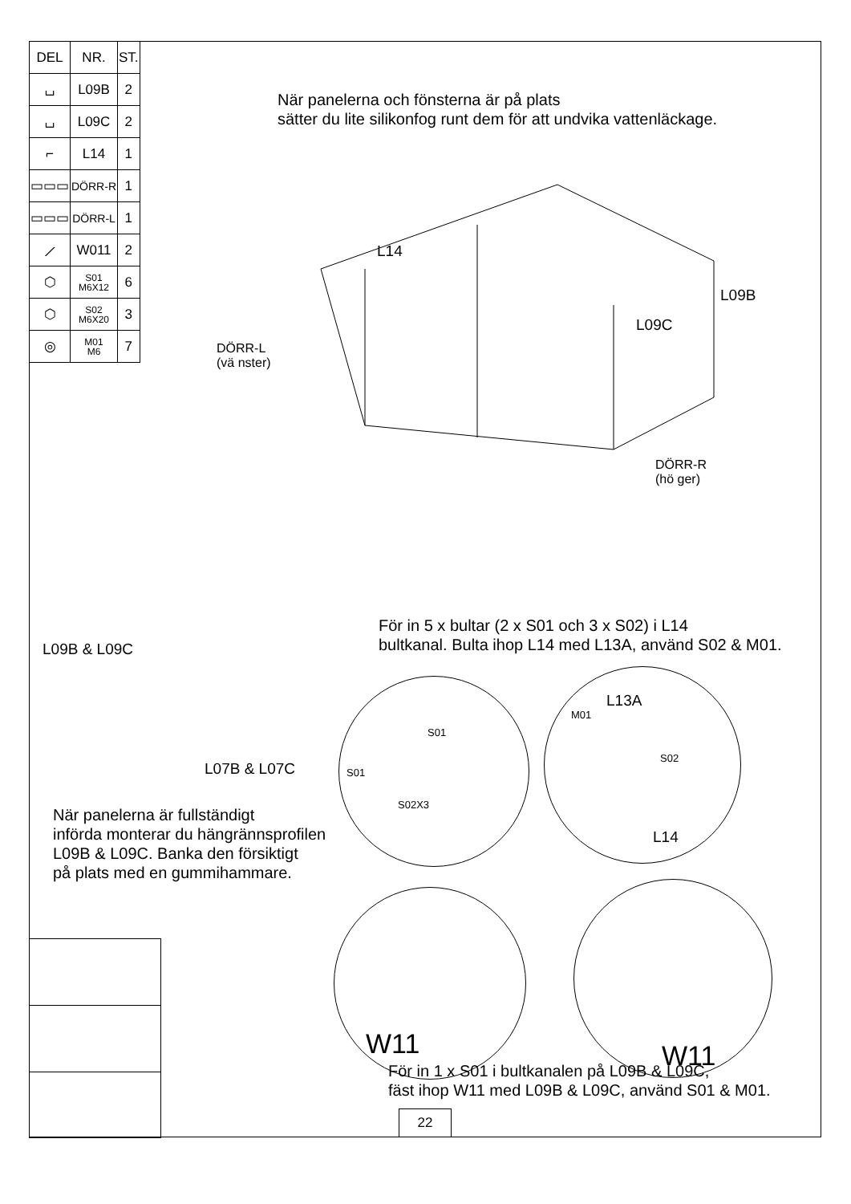| DEL | NR. | ST. |
| --- | --- | --- |
| ⌴ | L09B | 2 |
| ⌴ | L09C | 2 |
| ⌐ | L14 | 1 |
| ▭▭▭ | DÖRR-R | 1 |
| ▭▭▭ | DÖRR-L | 1 |
| ⟋ | W011 | 2 |
| ⬡ | S01 M6X12 | 6 |
| ⬡ | S02 M6X20 | 3 |
| ◎ | M01 M6 | 7 |
När panelerna och fönsterna är på plats
sätter du lite silikonfog runt dem för att undvika vattenläckage.
L14
L09B
L09C
DÖRR-L
(vä nster)
DÖRR-R
(hö ger)
För in 5 x bultar (2 x S01 och 3 x S02) i L14
bultkanal. Bulta ihop L14 med L13A, använd S02 & M01.
L09B & L09C
L07B & L07C
S01
S01
S02X3
L13A
M01
S02
L14
När panelerna är fullständigt
införda monterar du hängrännsprofilen
L09B & L09C. Banka den försiktigt
på plats med en gummihammare.
W11 W11
För in 1 x S01 i bultkanalen på L09B & L09C,
fäst ihop W11 med L09B & L09C, använd S01 & M01.
22